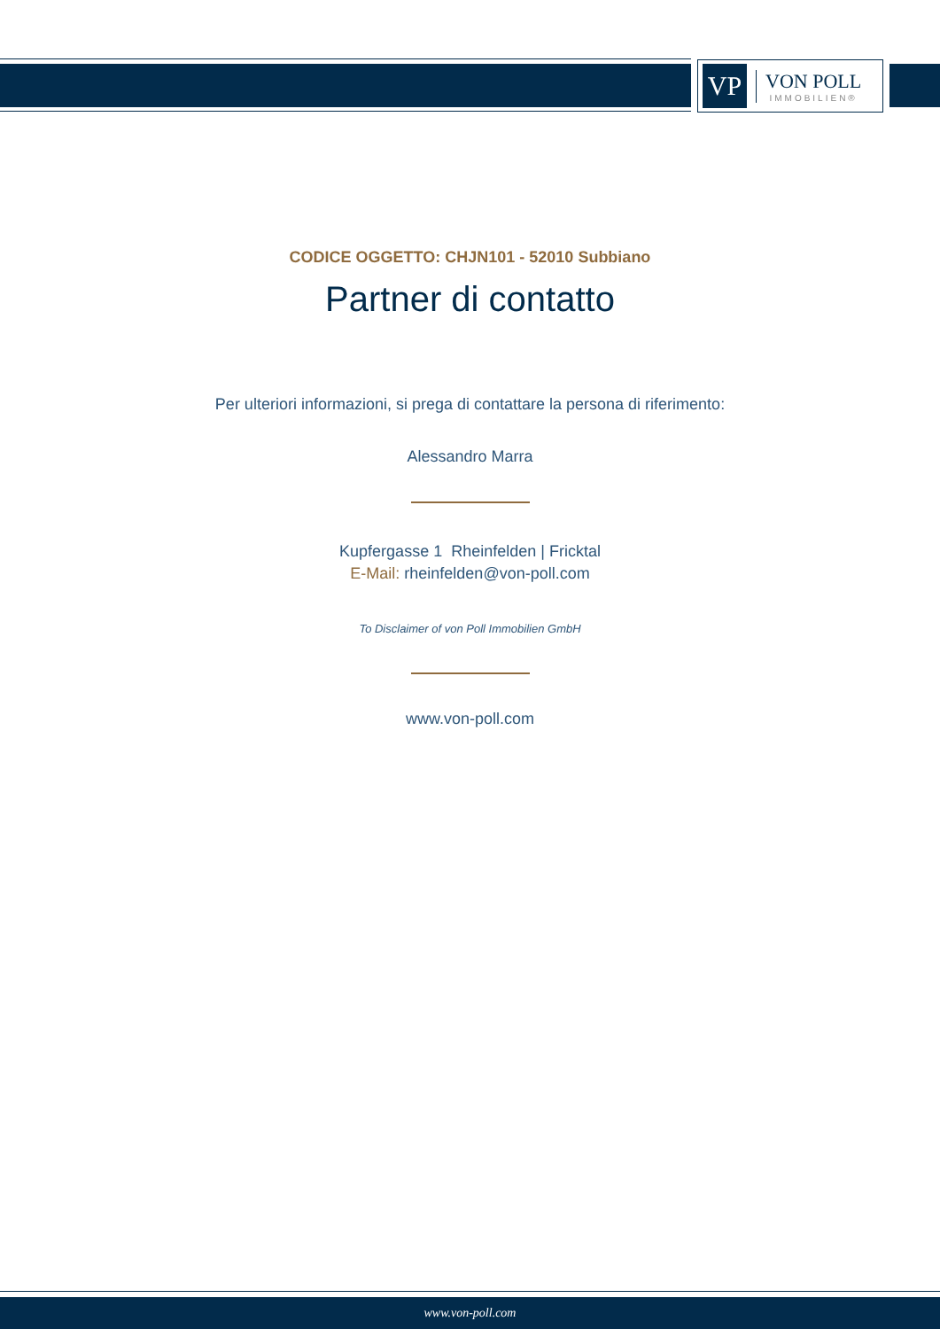VP
VON POLL
IMMOBILIEN®
CODICE OGGETTO: CHJN101 - 52010 Subbiano
Partner di contatto
Per ulteriori informazioni, si prega di contattare la persona di riferimento:
Alessandro Marra
Kupfergasse 1 Rheinfelden | Fricktal
E-Mail: rheinfelden@von-poll.com
To Disclaimer of von Poll Immobilien GmbH
www.von-poll.com
www.von-poll.com